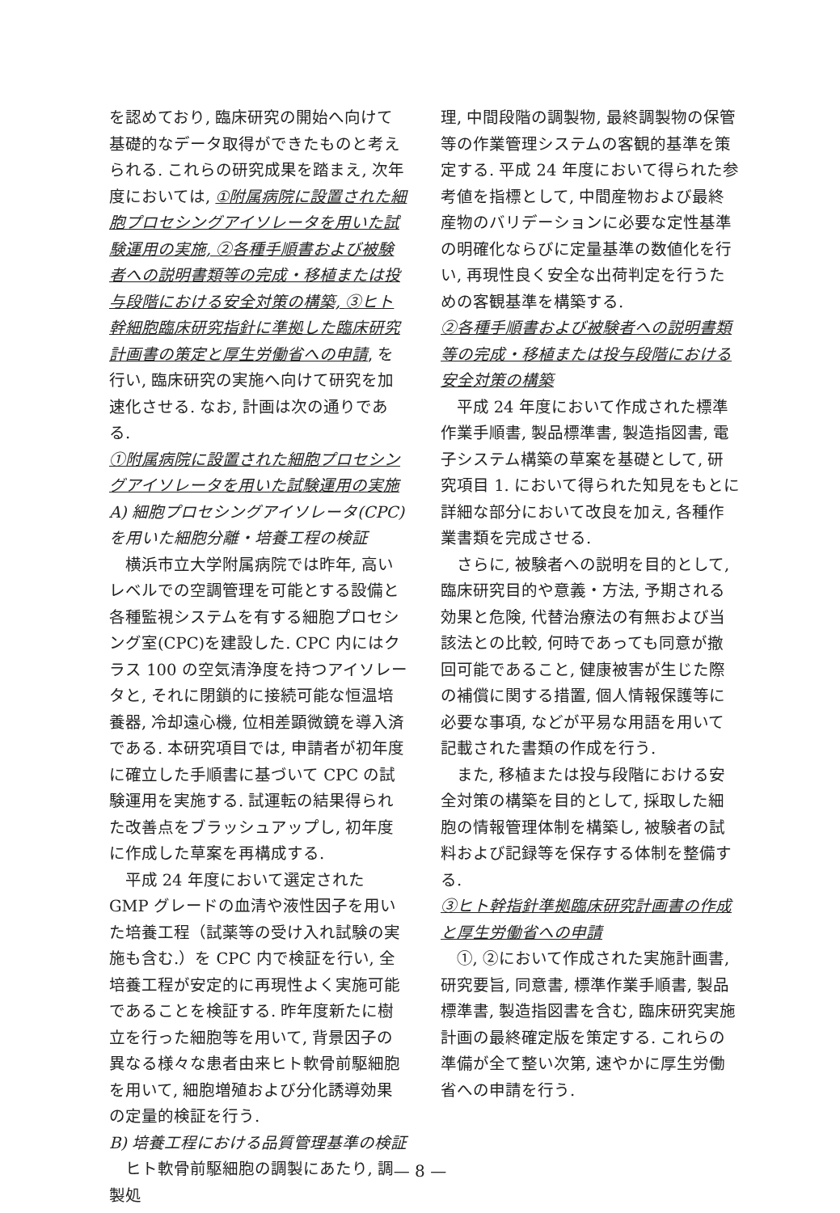を認めており, 臨床研究の開始へ向けて基礎的なデータ取得ができたものと考えられる. これらの研究成果を踏まえ, 次年度においては, ①附属病院に設置された細胞プロセシングアイソレータを用いた試験運用の実施, ②各種手順書および被験者への説明書類等の完成・移植または投与段階における安全対策の構築, ③ヒト幹細胞臨床研究指針に準拠した臨床研究計画書の策定と厚生労働省への申請, を行い, 臨床研究の実施へ向けて研究を加速化させる. なお, 計画は次の通りである.
①附属病院に設置された細胞プロセシングアイソレータを用いた試験運用の実施
A) 細胞プロセシングアイソレータ(CPC)を用いた細胞分離・培養工程の検証
横浜市立大学附属病院では昨年, 高いレベルでの空調管理を可能とする設備と各種監視システムを有する細胞プロセシング室(CPC)を建設した. CPC 内にはクラス 100 の空気清浄度を持つアイソレータと, それに閉鎖的に接続可能な恒温培養器, 冷却遠心機, 位相差顕微鏡を導入済である. 本研究項目では, 申請者が初年度に確立した手順書に基づいて CPC の試験運用を実施する. 試運転の結果得られた改善点をブラッシュアップし, 初年度に作成した草案を再構成する.
平成 24 年度において選定された GMP グレードの血清や液性因子を用いた培養工程（試薬等の受け入れ試験の実施も含む.）を CPC 内で検証を行い, 全培養工程が安定的に再現性よく実施可能であることを検証する. 昨年度新たに樹立を行った細胞等を用いて, 背景因子の異なる様々な患者由来ヒト軟骨前駆細胞を用いて, 細胞増殖および分化誘導効果の定量的検証を行う.
B) 培養工程における品質管理基準の検証
ヒト軟骨前駆細胞の調製にあたり, 調製処
理, 中間段階の調製物, 最終調製物の保管等の作業管理システムの客観的基準を策定する. 平成 24 年度において得られた参考値を指標として, 中間産物および最終産物のバリデーションに必要な定性基準の明確化ならびに定量基準の数値化を行い, 再現性良く安全な出荷判定を行うための客観基準を構築する.
②各種手順書および被験者への説明書類等の完成・移植または投与段階における安全対策の構築
平成 24 年度において作成された標準作業手順書, 製品標準書, 製造指図書, 電子システム構築の草案を基礎として, 研究項目 1. において得られた知見をもとに詳細な部分において改良を加え, 各種作業書類を完成させる.
さらに, 被験者への説明を目的として, 臨床研究目的や意義・方法, 予期される効果と危険, 代替治療法の有無および当該法との比較, 何時であっても同意が撤回可能であること, 健康被害が生じた際の補償に関する措置, 個人情報保護等に必要な事項, などが平易な用語を用いて記載された書類の作成を行う.
また, 移植または投与段階における安全対策の構築を目的として, 採取した細胞の情報管理体制を構築し, 被験者の試料および記録等を保存する体制を整備する.
③ヒト幹指針準拠臨床研究計画書の作成と厚生労働省への申請
①, ②において作成された実施計画書, 研究要旨, 同意書, 標準作業手順書, 製品標準書, 製造指図書を含む, 臨床研究実施計画の最終確定版を策定する. これらの準備が全て整い次第, 速やかに厚生労働省への申請を行う.
— 8 —